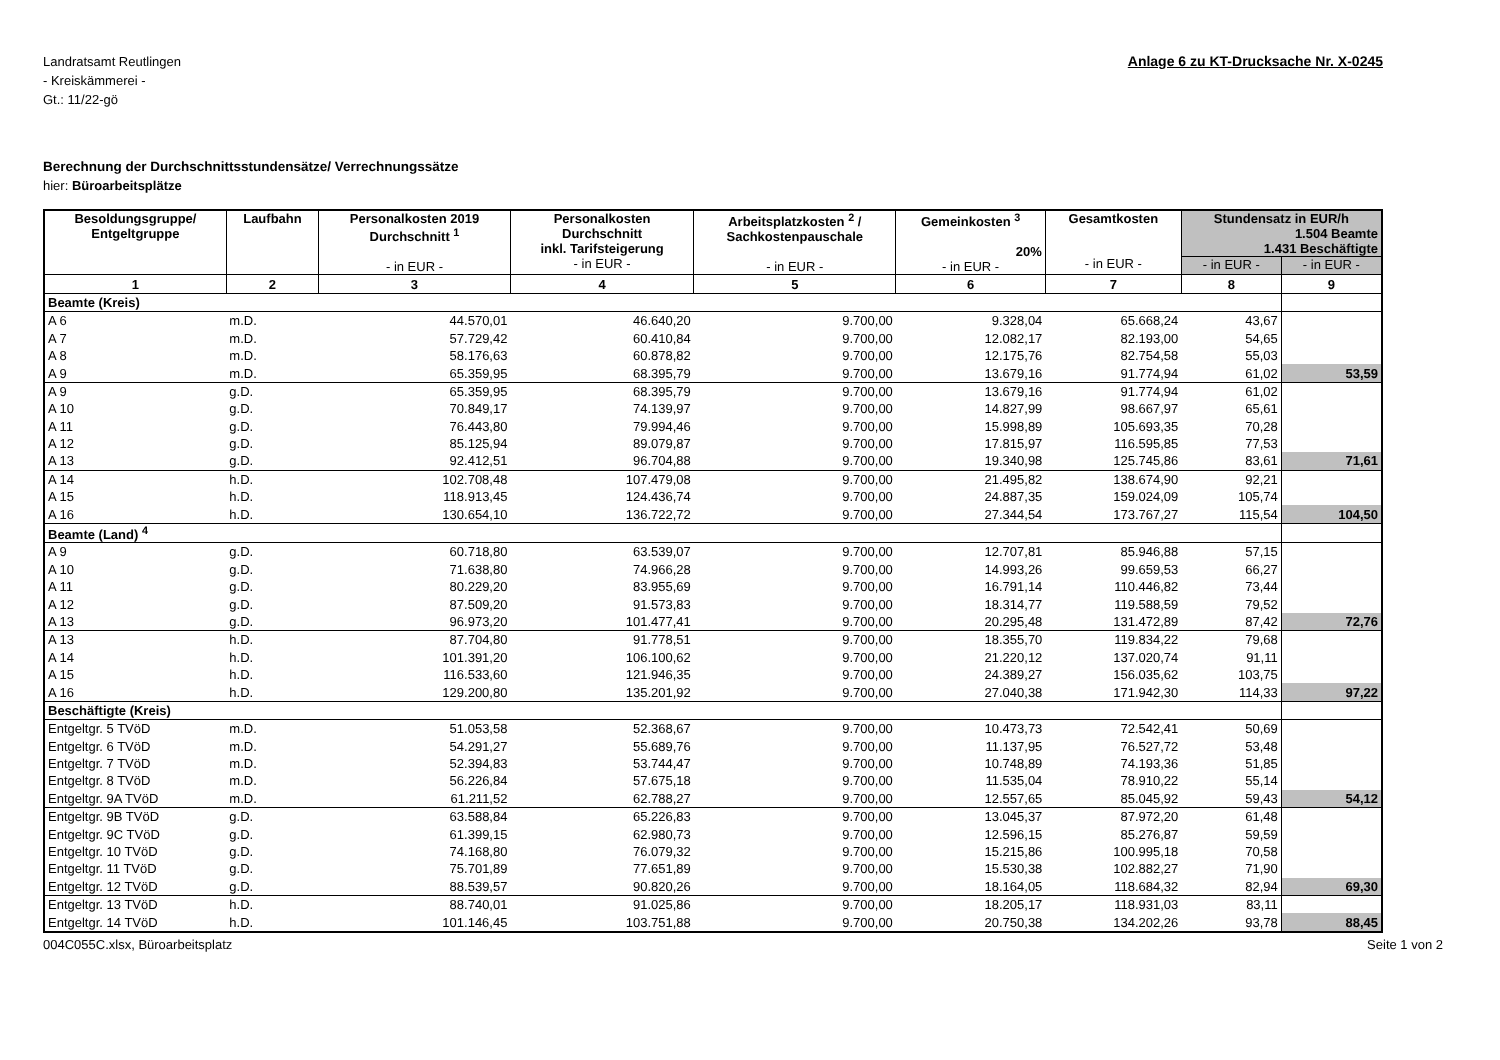Landratsamt Reutlingen
- Kreiskämmerei -
Gt.: 11/22-gö
Anlage 6 zu KT-Drucksache Nr. X-0245
Berechnung der Durchschnittsstundensätze/ Verrechnungssätze
hier: Büroarbeitsplätze
| Besoldungsgruppe/ Entgeltgruppe | Laufbahn | Personalkosten 2019 Durchschnitt <sup>1</sup> - in EUR - | Personalkosten Durchschnitt inkl. Tarifsteigerung - in EUR - | Arbeitsplatzkosten <sup>2</sup> / Sachkostenpauschale - in EUR - | Gemeinkosten <sup>3</sup> 20% - in EUR - | Gesamtkosten - in EUR - | Stundensatz in EUR/h 1.504 Beamte 1.431 Beschäftigte | |
| --- | --- | --- | --- | --- | --- | --- | --- | --- |
| | | | | | | | - in EUR - | - in EUR - |
| 1 | 2 | 3 | 4 | 5 | 6 | 7 | 8 | 9 |
| Beamte (Kreis) | | | | | | | | |
| A 6 | m.D. | 44.570,01 | 46.640,20 | 9.700,00 | 9.328,04 | 65.668,24 | 43,67 | |
| A 7 | m.D. | 57.729,42 | 60.410,84 | 9.700,00 | 12.082,17 | 82.193,00 | 54,65 | |
| A 8 | m.D. | 58.176,63 | 60.878,82 | 9.700,00 | 12.175,76 | 82.754,58 | 55,03 | |
| A 9 | m.D. | 65.359,95 | 68.395,79 | 9.700,00 | 13.679,16 | 91.774,94 | 61,02 | 53,59 |
| A 9 | g.D. | 65.359,95 | 68.395,79 | 9.700,00 | 13.679,16 | 91.774,94 | 61,02 | |
| A 10 | g.D. | 70.849,17 | 74.139,97 | 9.700,00 | 14.827,99 | 98.667,97 | 65,61 | |
| A 11 | g.D. | 76.443,80 | 79.994,46 | 9.700,00 | 15.998,89 | 105.693,35 | 70,28 | |
| A 12 | g.D. | 85.125,94 | 89.079,87 | 9.700,00 | 17.815,97 | 116.595,85 | 77,53 | |
| A 13 | g.D. | 92.412,51 | 96.704,88 | 9.700,00 | 19.340,98 | 125.745,86 | 83,61 | 71,61 |
| A 14 | h.D. | 102.708,48 | 107.479,08 | 9.700,00 | 21.495,82 | 138.674,90 | 92,21 | |
| A 15 | h.D. | 118.913,45 | 124.436,74 | 9.700,00 | 24.887,35 | 159.024,09 | 105,74 | |
| A 16 | h.D. | 130.654,10 | 136.722,72 | 9.700,00 | 27.344,54 | 173.767,27 | 115,54 | 104,50 |
| Beamte (Land) <sup>4</sup> | | | | | | | | |
| A 9 | g.D. | 60.718,80 | 63.539,07 | 9.700,00 | 12.707,81 | 85.946,88 | 57,15 | |
| A 10 | g.D. | 71.638,80 | 74.966,28 | 9.700,00 | 14.993,26 | 99.659,53 | 66,27 | |
| A 11 | g.D. | 80.229,20 | 83.955,69 | 9.700,00 | 16.791,14 | 110.446,82 | 73,44 | |
| A 12 | g.D. | 87.509,20 | 91.573,83 | 9.700,00 | 18.314,77 | 119.588,59 | 79,52 | |
| A 13 | g.D. | 96.973,20 | 101.477,41 | 9.700,00 | 20.295,48 | 131.472,89 | 87,42 | 72,76 |
| A 13 | h.D. | 87.704,80 | 91.778,51 | 9.700,00 | 18.355,70 | 119.834,22 | 79,68 | |
| A 14 | h.D. | 101.391,20 | 106.100,62 | 9.700,00 | 21.220,12 | 137.020,74 | 91,11 | |
| A 15 | h.D. | 116.533,60 | 121.946,35 | 9.700,00 | 24.389,27 | 156.035,62 | 103,75 | |
| A 16 | h.D. | 129.200,80 | 135.201,92 | 9.700,00 | 27.040,38 | 171.942,30 | 114,33 | 97,22 |
| Beschäftigte (Kreis) | | | | | | | | |
| Entgeltgr. 5 TVöD | m.D. | 51.053,58 | 52.368,67 | 9.700,00 | 10.473,73 | 72.542,41 | 50,69 | |
| Entgeltgr. 6 TVöD | m.D. | 54.291,27 | 55.689,76 | 9.700,00 | 11.137,95 | 76.527,72 | 53,48 | |
| Entgeltgr. 7 TVöD | m.D. | 52.394,83 | 53.744,47 | 9.700,00 | 10.748,89 | 74.193,36 | 51,85 | |
| Entgeltgr. 8 TVöD | m.D. | 56.226,84 | 57.675,18 | 9.700,00 | 11.535,04 | 78.910,22 | 55,14 | |
| Entgeltgr. 9A TVöD | m.D. | 61.211,52 | 62.788,27 | 9.700,00 | 12.557,65 | 85.045,92 | 59,43 | 54,12 |
| Entgeltgr. 9B TVöD | g.D. | 63.588,84 | 65.226,83 | 9.700,00 | 13.045,37 | 87.972,20 | 61,48 | |
| Entgeltgr. 9C TVöD | g.D. | 61.399,15 | 62.980,73 | 9.700,00 | 12.596,15 | 85.276,87 | 59,59 | |
| Entgeltgr. 10 TVöD | g.D. | 74.168,80 | 76.079,32 | 9.700,00 | 15.215,86 | 100.995,18 | 70,58 | |
| Entgeltgr. 11 TVöD | g.D. | 75.701,89 | 77.651,89 | 9.700,00 | 15.530,38 | 102.882,27 | 71,90 | |
| Entgeltgr. 12 TVöD | g.D. | 88.539,57 | 90.820,26 | 9.700,00 | 18.164,05 | 118.684,32 | 82,94 | 69,30 |
| Entgeltgr. 13 TVöD | h.D. | 88.740,01 | 91.025,86 | 9.700,00 | 18.205,17 | 118.931,03 | 83,11 | |
| Entgeltgr. 14 TVöD | h.D. | 101.146,45 | 103.751,88 | 9.700,00 | 20.750,38 | 134.202,26 | 93,78 | 88,45 |
004C055C.xlsx, Büroarbeitsplatz Seite 1 von 2